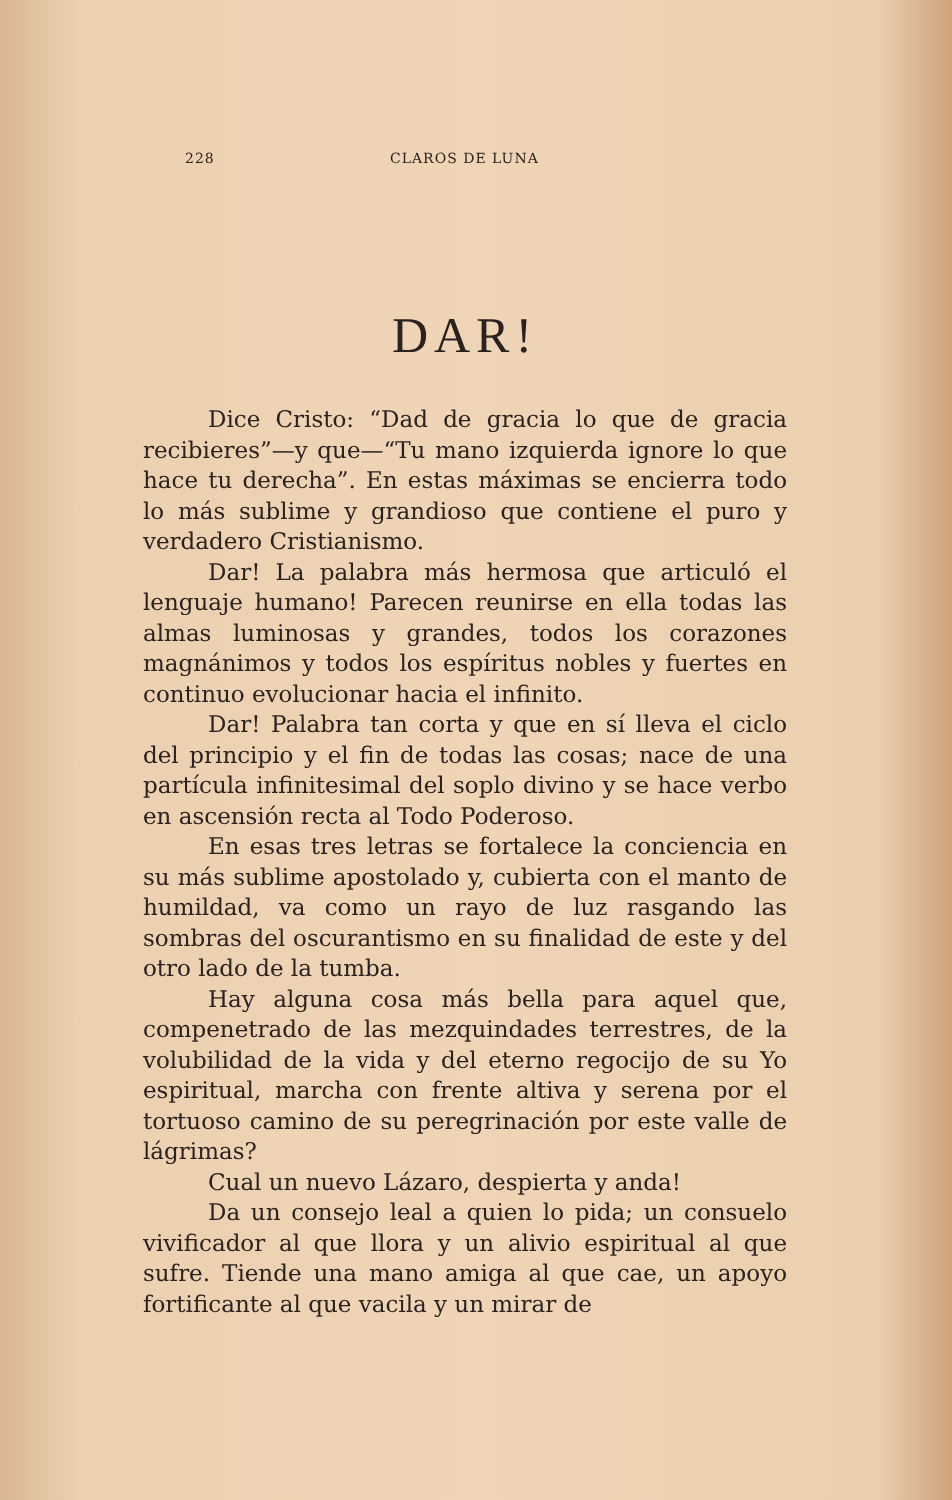228 CLAROS DE LUNA
DAR!
Dice Cristo: “Dad de gracia lo que de gracia recibieres”—y que—“Tu mano izquierda ignore lo que hace tu derecha”. En estas máximas se encierra todo lo más sublime y grandioso que contiene el puro y verdadero Cristianismo.
Dar! La palabra más hermosa que articuló el lenguaje humano! Parecen reunirse en ella todas las almas luminosas y grandes, todos los corazones magnánimos y todos los espíritus nobles y fuertes en continuo evolucionar hacia el infinito.
Dar! Palabra tan corta y que en sí lleva el ciclo del principio y el fin de todas las cosas; nace de una partícula infinitesimal del soplo divino y se hace verbo en ascensión recta al Todo Poderoso.
En esas tres letras se fortalece la conciencia en su más sublime apostolado y, cubierta con el manto de humildad, va como un rayo de luz rasgando las sombras del oscurantismo en su finalidad de este y del otro lado de la tumba.
Hay alguna cosa más bella para aquel que, compenetrado de las mezquindades terrestres, de la volubilidad de la vida y del eterno regocijo de su Yo espiritual, marcha con frente altiva y serena por el tortuoso camino de su peregrinación por este valle de lágrimas?
Cual un nuevo Lázaro, despierta y anda!
Da un consejo leal a quien lo pida; un consuelo vivificador al que llora y un alivio espiritual al que sufre. Tiende una mano amiga al que cae, un apoyo fortificante al que vacila y un mirar de